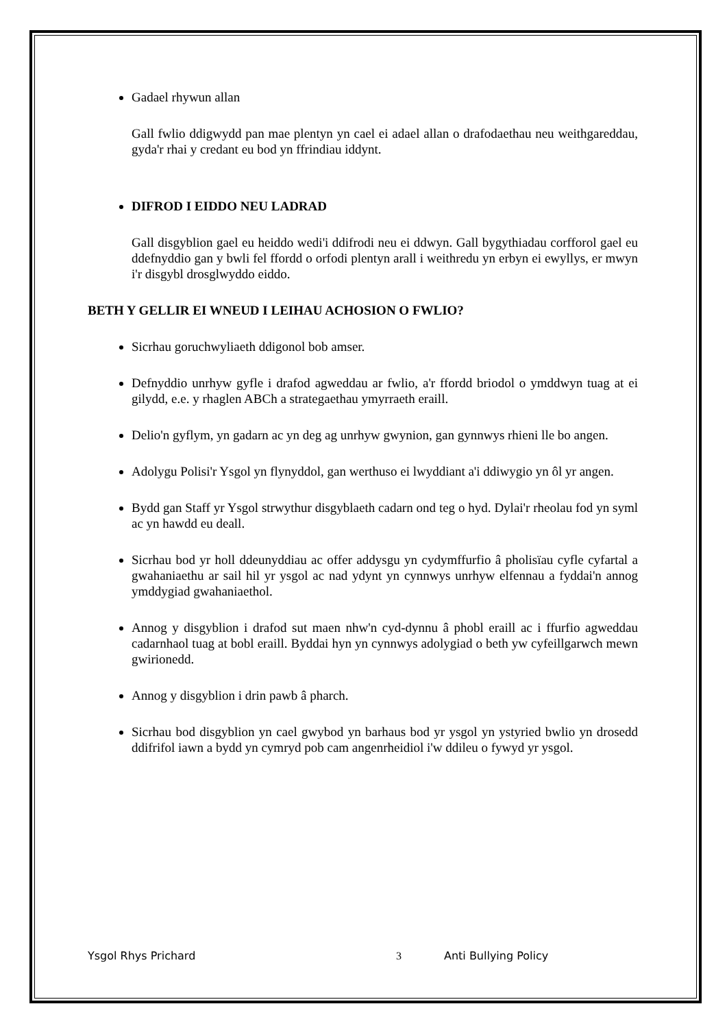Gadael rhywun allan
Gall fwlio ddigwydd pan mae plentyn yn cael ei adael allan o drafodaethau neu weithgareddau, gyda'r rhai y credant eu bod yn ffrindiau iddynt.
DIFROD I EIDDO NEU LADRAD
Gall disgyblion gael eu heiddo wedi'i ddifrodi neu ei ddwyn. Gall bygythiadau corfforol gael eu ddefnyddio gan y bwli fel ffordd o orfodi plentyn arall i weithredu yn erbyn ei ewyllys, er mwyn i'r disgybl drosglwyddo eiddo.
BETH Y GELLIR EI WNEUD I LEIHAU ACHOSION O FWLIO?
Sicrhau goruchwyliaeth ddigonol bob amser.
Defnyddio unrhyw gyfle i drafod agweddau ar fwlio, a'r ffordd briodol o ymddwyn tuag at ei gilydd, e.e. y rhaglen ABCh a strategaethau ymyrraeth eraill.
Delio'n gyflym, yn gadarn ac yn deg ag unrhyw gwynion, gan gynnwys rhieni lle bo angen.
Adolygu Polisi'r Ysgol yn flynyddol, gan werthuso ei lwyddiant a'i ddiwygio yn ôl yr angen.
Bydd gan Staff yr Ysgol strwythur disgyblaeth cadarn ond teg o hyd. Dylai'r rheolau fod yn syml ac yn hawdd eu deall.
Sicrhau bod yr holl ddeunyddiau ac offer addysgu yn cydymffurfio â pholisïau cyfle cyfartal a gwahaniaethu ar sail hil yr ysgol ac nad ydynt yn cynnwys unrhyw elfennau a fyddai'n annog ymddygiad gwahaniaethol.
Annog y disgyblion i drafod sut maen nhw'n cyd-dynnu â phobl eraill ac i ffurfio agweddau cadarnhaol tuag at bobl eraill. Byddai hyn yn cynnwys adolygiad o beth yw cyfeillgarwch mewn gwirionedd.
Annog y disgyblion i drin pawb â pharch.
Sicrhau bod disgyblion yn cael gwybod yn barhaus bod yr ysgol yn ystyried bwlio yn drosedd ddifrifol iawn a bydd yn cymryd pob cam angenrheidiol i'w ddileu o fywyd yr ysgol.
Ysgol Rhys Prichard 3 Anti Bullying Policy